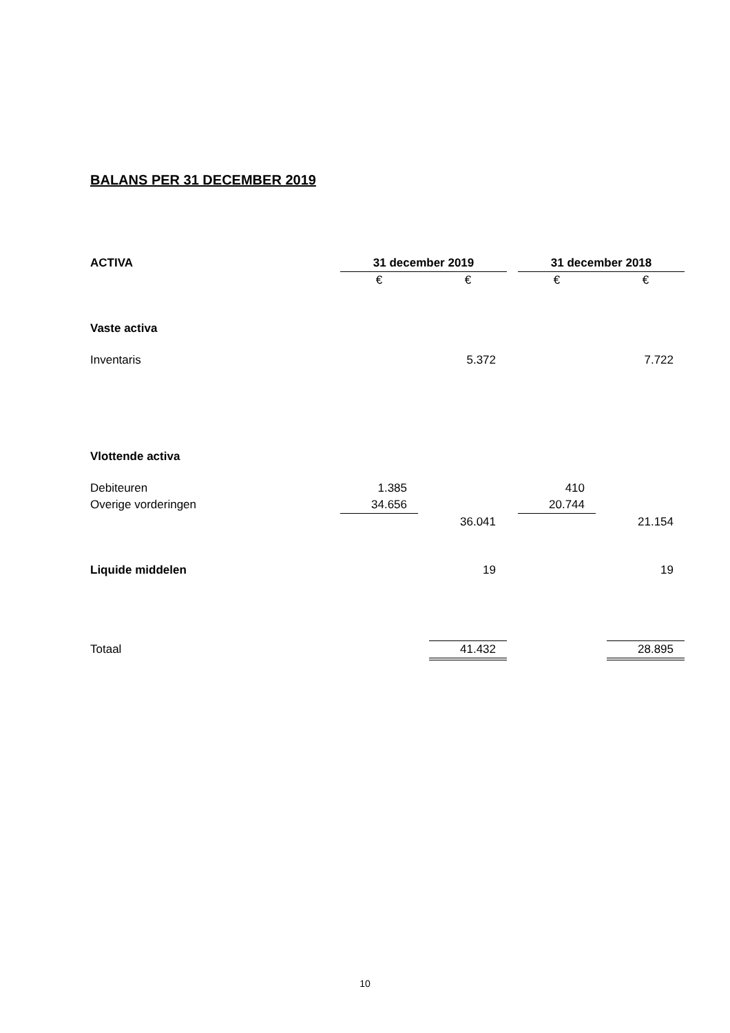BALANS PER 31 DECEMBER 2019
| ACTIVA | 31 december 2019 | | | | 31 december 2018 | | |
| --- | --- | --- | --- | --- | --- | --- | --- |
| | € | | € | | € | | € |
| Vaste activa | | | | | | | |
| Inventaris | | | 5.372 | | | | 7.722 |
| Vlottende activa | | | | | | | |
| Debiteuren | 1.385 | | | | 410 | | |
| Overige vorderingen | 34.656 | | | | 20.744 | | |
| | | | 36.041 | | | | 21.154 |
| Liquide middelen | | | 19 | | | | 19 |
| Totaal | | | 41.432 | | | | 28.895 |
10